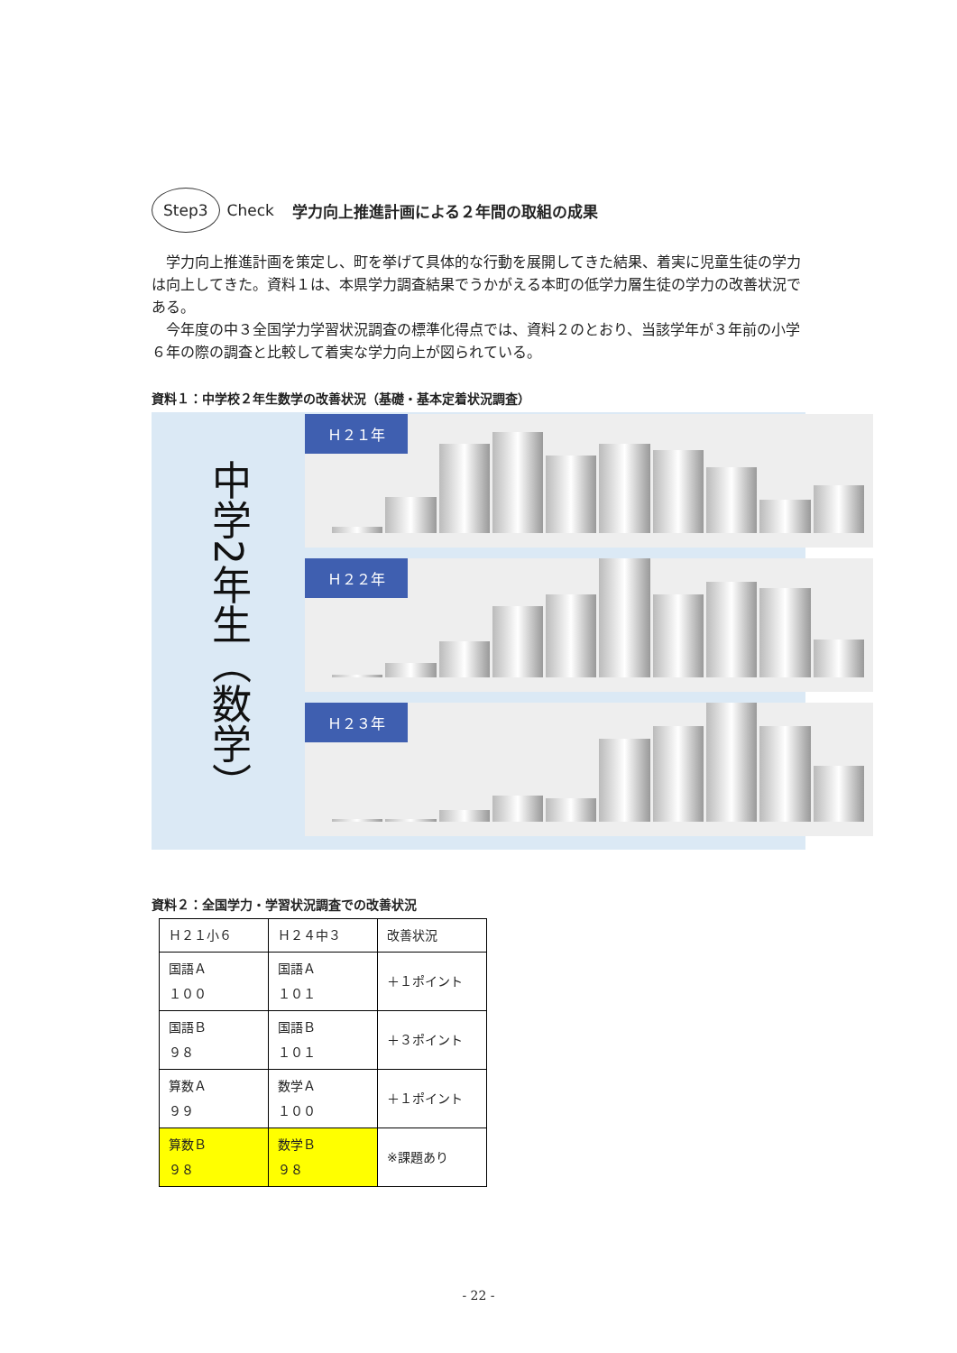Step3 Check 学力向上推進計画による２年間の取組の成果
学力向上推進計画を策定し、町を挙げて具体的な行動を展開してきた結果、着実に児童生徒の学力は向上してきた。資料１は、本県学力調査結果でうかがえる本町の低学力層生徒の学力の改善状況である。
今年度の中３全国学力学習状況調査の標準化得点では、資料２のとおり、当該学年が３年前の小学６年の際の調査と比較して着実な学力向上が図られている。
資料１：中学校２年生数学の改善状況（基礎・基本定着状況調査）
中学2年生（数学）
Ｈ２１年
Ｈ２２年
Ｈ２３年
資料２：全国学力・学習状況調査での改善状況
| Ｈ２１小６ | Ｈ２４中３ | 改善状況 |
| --- | --- | --- |
| 国語Ａ １００ | 国語Ａ １０１ | ＋１ポイント |
| 国語Ｂ ９８ | 国語Ｂ １０１ | ＋３ポイント |
| 算数Ａ ９９ | 数学Ａ １００ | ＋１ポイント |
| 算数Ｂ ９８ | 数学Ｂ ９８ | ※課題あり |
- 22 -